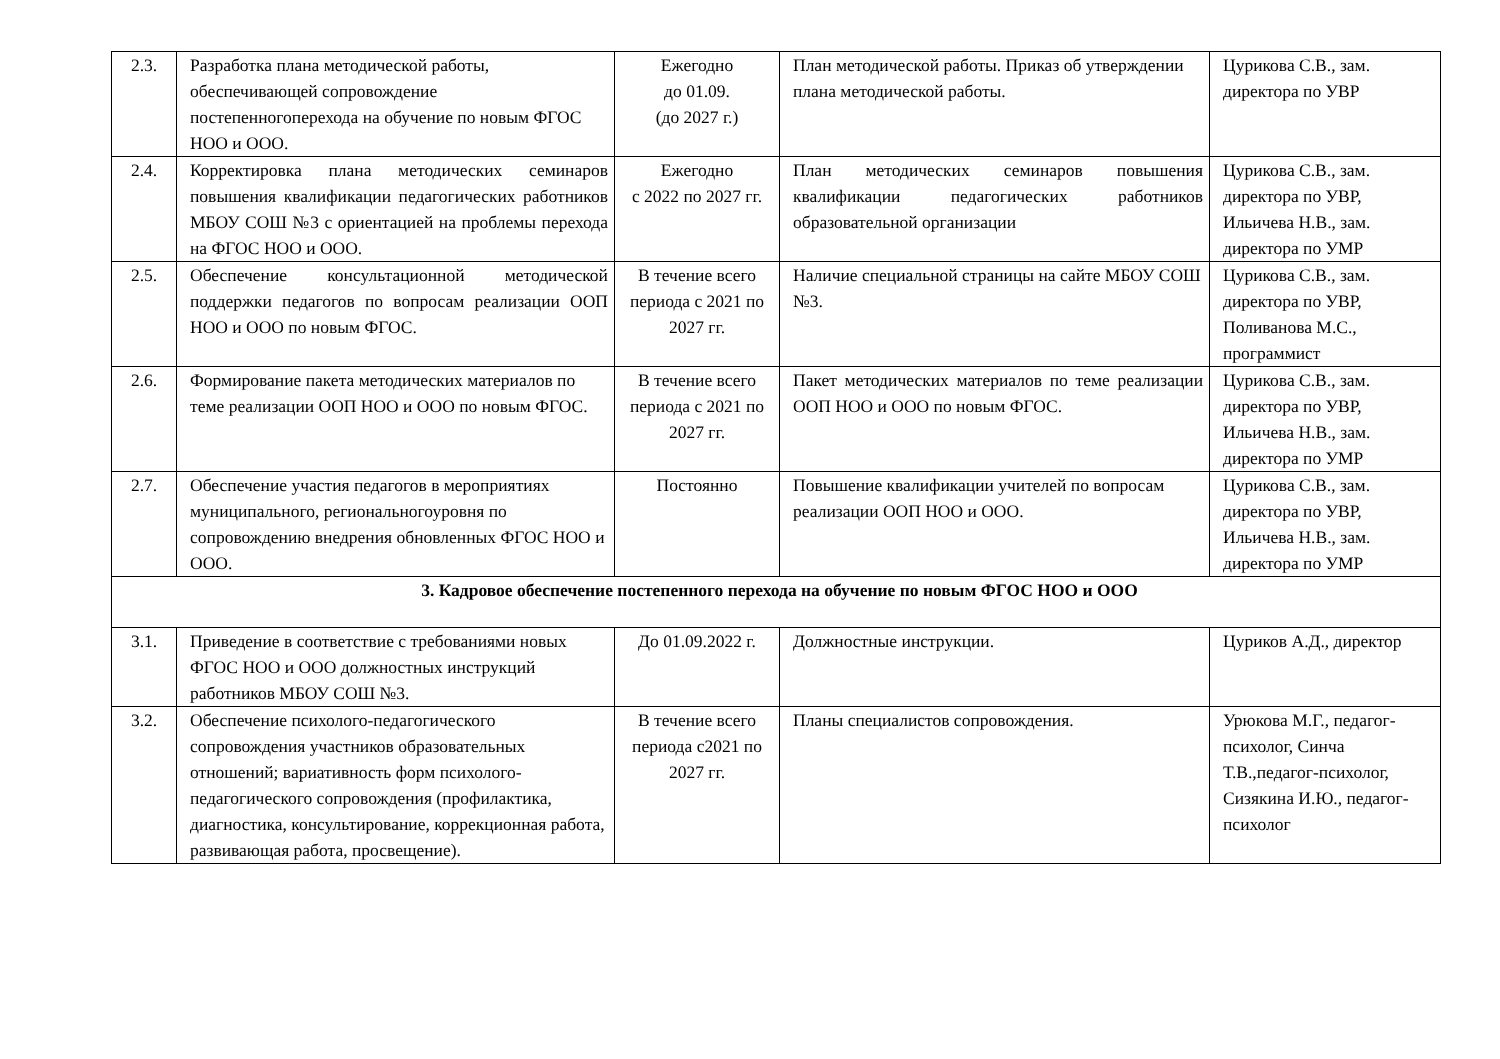| 2.3. | Разработка плана методической работы, обеспечивающей сопровождение постепенногоперехода на обучение по новым ФГОС НОО и ООО. | Ежегодно до 01.09. (до 2027 г.) | План методической работы. Приказ об утверждении плана методической работы. | Цурикова С.В., зам. директора по УВР |
| 2.4. | Корректировка плана методических семинаров повышения квалификации педагогических работников МБОУ СОШ №3 с ориентацией на проблемы перехода на ФГОС НОО и ООО. | Ежегодно с 2022 по 2027 гг. | План методических семинаров повышения квалификации педагогических работников образовательной организации | Цурикова С.В., зам. директора по УВР, Ильичева Н.В., зам. директора по УМР |
| 2.5. | Обеспечение консультационной методической поддержки педагогов по вопросам реализации ООП НОО и ООО по новым ФГОС. | В течение всего периода с 2021 по 2027 гг. | Наличие специальной страницы на сайте МБОУ СОШ №3. | Цурикова С.В., зам. директора по УВР, Поливанова М.С., программист |
| 2.6. | Формирование пакета методических материалов по теме реализации ООП НОО и ООО по новым ФГОС. | В течение всего периода с 2021 по 2027 гг. | Пакет методических материалов по теме реализации ООП НОО и ООО по новым ФГОС. | Цурикова С.В., зам. директора по УВР, Ильичева Н.В., зам. директора по УМР |
| 2.7. | Обеспечение участия педагогов в мероприятиях муниципального, региональногоуровня по сопровождению внедрения обновленных ФГОС НОО и ООО. | Постоянно | Повышение квалификации учителей по вопросам реализации ООП НОО и ООО. | Цурикова С.В., зам. директора по УВР, Ильичева Н.В., зам. директора по УМР |
| 3. Кадровое обеспечение постепенного перехода на обучение по новым ФГОС НОО и ООО | | | | |
| 3.1. | Приведение в соответствие с требованиями новых ФГОС НОО и ООО должностных инструкций работников МБОУ СОШ №3. | До 01.09.2022 г. | Должностные инструкции. | Цуриков А.Д., директор |
| 3.2. | Обеспечение психолого-педагогического сопровождения участников образовательных отношений; вариативность форм психолого-педагогического сопровождения (профилактика, диагностика, консультирование, коррекционная работа, развивающая работа, просвещение). | В течение всего периода с2021 по 2027 гг. | Планы специалистов сопровождения. | Урюкова М.Г., педагог-психолог, Синча Т.В.,педагог-психолог, Сизякина И.Ю., педагог-психолог |